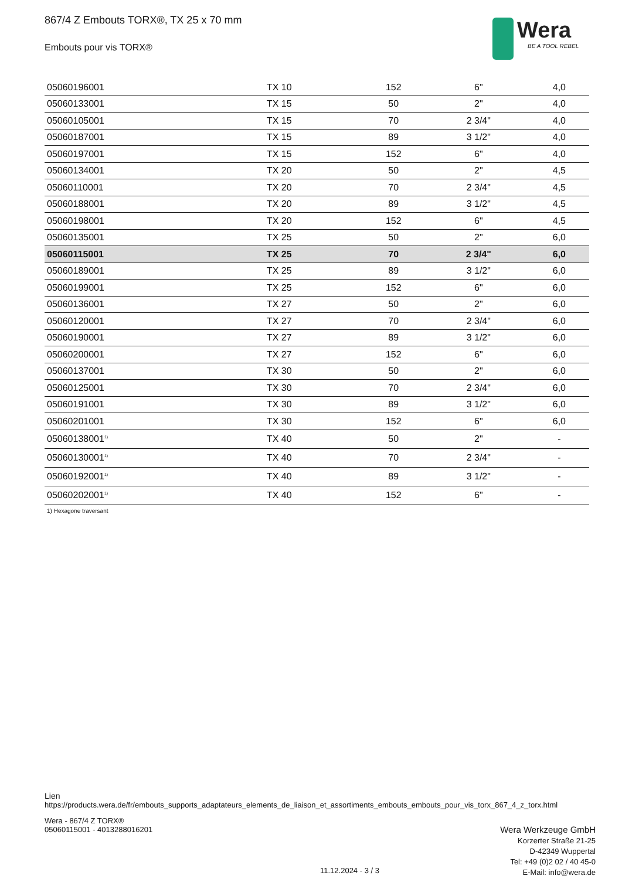867/4 Z Embouts TORX®, TX 25 x 70 mm
Embouts pour vis TORX®
Wera
BE A TOOL REBEL
| 05060196001 | TX 10 | 152 | 6" | 4,0 |
| 05060133001 | TX 15 | 50 | 2" | 4,0 |
| 05060105001 | TX 15 | 70 | 2 3/4" | 4,0 |
| 05060187001 | TX 15 | 89 | 3 1/2" | 4,0 |
| 05060197001 | TX 15 | 152 | 6" | 4,0 |
| 05060134001 | TX 20 | 50 | 2" | 4,5 |
| 05060110001 | TX 20 | 70 | 2 3/4" | 4,5 |
| 05060188001 | TX 20 | 89 | 3 1/2" | 4,5 |
| 05060198001 | TX 20 | 152 | 6" | 4,5 |
| 05060135001 | TX 25 | 50 | 2" | 6,0 |
| 05060115001 | TX 25 | 70 | 2 3/4" | 6,0 |
| 05060189001 | TX 25 | 89 | 3 1/2" | 6,0 |
| 05060199001 | TX 25 | 152 | 6" | 6,0 |
| 05060136001 | TX 27 | 50 | 2" | 6,0 |
| 05060120001 | TX 27 | 70 | 2 3/4" | 6,0 |
| 05060190001 | TX 27 | 89 | 3 1/2" | 6,0 |
| 05060200001 | TX 27 | 152 | 6" | 6,0 |
| 05060137001 | TX 30 | 50 | 2" | 6,0 |
| 05060125001 | TX 30 | 70 | 2 3/4" | 6,0 |
| 05060191001 | TX 30 | 89 | 3 1/2" | 6,0 |
| 05060201001 | TX 30 | 152 | 6" | 6,0 |
| 05060138001<sup>1)</sup> | TX 40 | 50 | 2" | - |
| 05060130001<sup>1)</sup> | TX 40 | 70 | 2 3/4" | - |
| 05060192001<sup>1)</sup> | TX 40 | 89 | 3 1/2" | - |
| 05060202001<sup>1)</sup> | TX 40 | 152 | 6" | - |
1) Hexagone traversant
Lien
https://products.wera.de/fr/embouts_supports_adaptateurs_elements_de_liaison_et_assortiments_embouts_embouts_pour_vis_torx_867_4_z_torx.html
Wera - 867/4 Z TORX®
05060115001 - 4013288016201
Wera Werkzeuge GmbH
Korzerter Straße 21-25
D-42349 Wuppertal
Tel: +49 (0)2 02 / 40 45-0
E-Mail: info@wera.de
11.12.2024 - 3 / 3